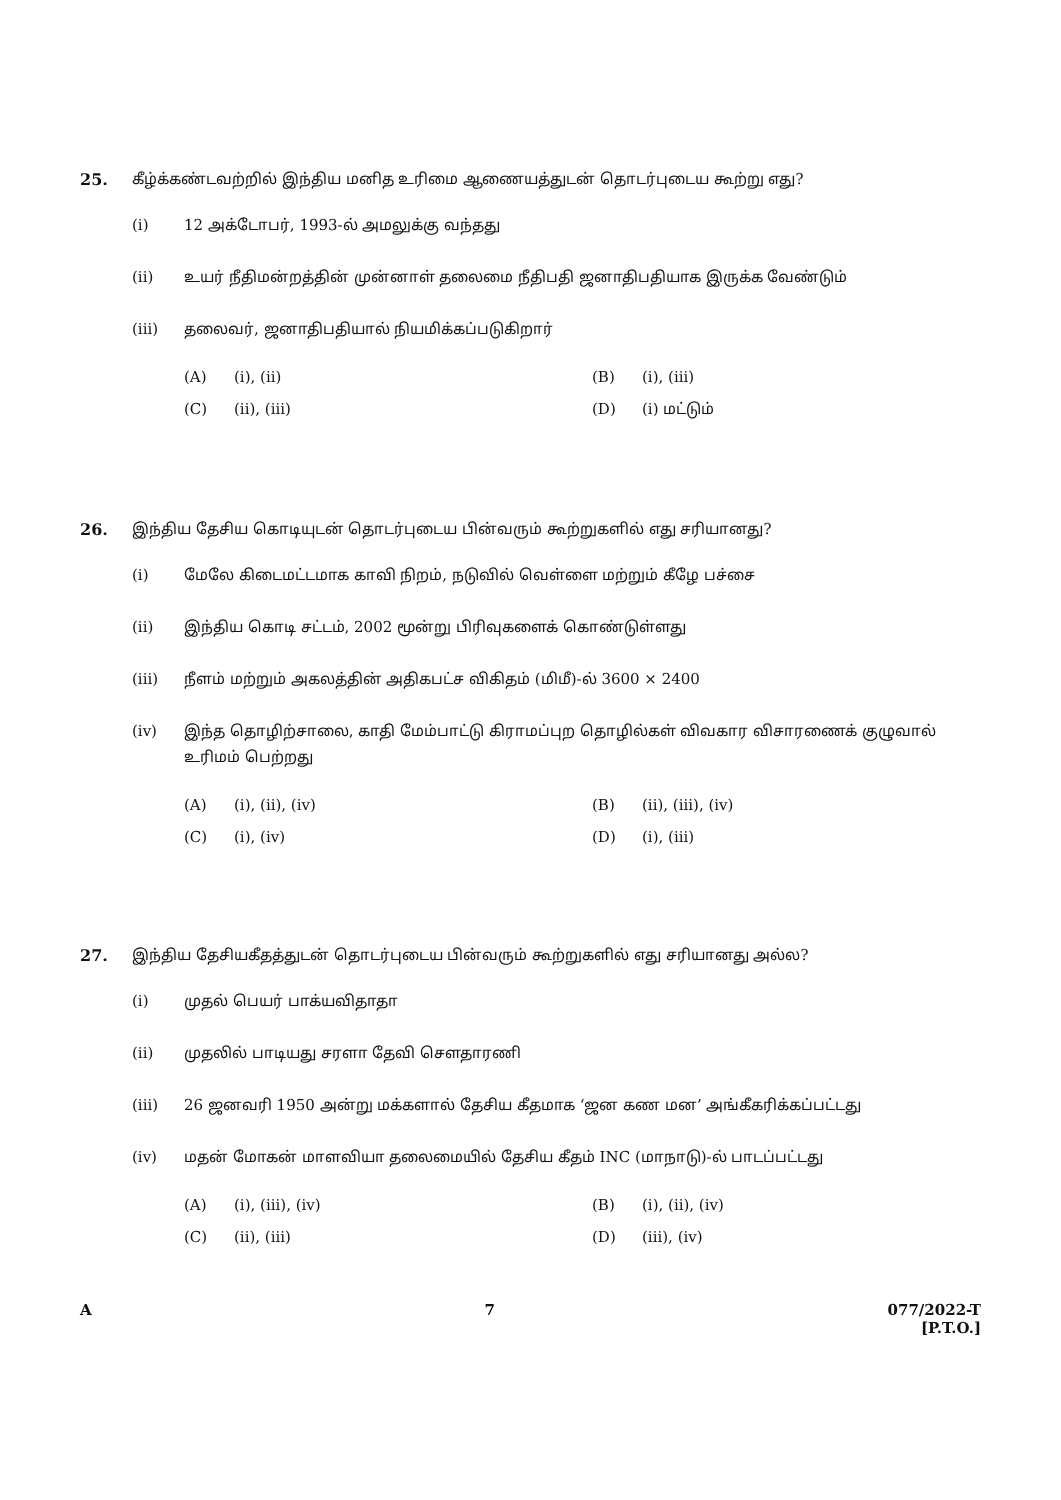25. கீழ்க்கண்டவற்றில் இந்திய மனித உரிமை ஆணையத்துடன் தொடர்புடைய கூற்று எது?
(i) 12 அக்டோபர், 1993-ல் அமலுக்கு வந்தது
(ii) உயர் நீதிமன்றத்தின் முன்னாள் தலைமை நீதிபதி ஜனாதிபதியாக இருக்க வேண்டும்
(iii) தலைவர், ஜனாதிபதியால் நியமிக்கப்படுகிறார்
(A) (i), (ii) (B) (i), (iii) (C) (ii), (iii) (D) (i) மட்டும்
26. இந்திய தேசிய கொடியுடன் தொடர்புடைய பின்வரும் கூற்றுகளில் எது சரியானது?
(i) மேலே கிடைமட்டமாக காவி நிறம், நடுவில் வெள்ளை மற்றும் கீழே பச்சை
(ii) இந்திய கொடி சட்டம், 2002 மூன்று பிரிவுகளைக் கொண்டுள்ளது
(iii) நீளம் மற்றும் அகலத்தின் அதிகபட்ச விகிதம் (மிமீ)-ல் 3600 × 2400
(iv) இந்த தொழிற்சாலை, காதி மேம்பாட்டு கிராமப்புற தொழில்கள் விவகார விசாரணைக் குழுவால் உரிமம் பெற்றது
(A) (i), (ii), (iv) (B) (ii), (iii), (iv) (C) (i), (iv) (D) (i), (iii)
27. இந்திய தேசியகீதத்துடன் தொடர்புடைய பின்வரும் கூற்றுகளில் எது சரியானது அல்ல?
(i) முதல் பெயர் பாக்யவிதாதா
(ii) முதலில் பாடியது சரளா தேவி சௌதாரணி
(iii) 26 ஜனவரி 1950 அன்று மக்களால் தேசிய கீதமாக ‘ஜன கண மன’ அங்கீகரிக்கப்பட்டது
(iv) மதன் மோகன் மாளவியா தலைமையில் தேசிய கீதம் INC (மாநாடு)-ல் பாடப்பட்டது
(A) (i), (iii), (iv) (B) (i), (ii), (iv) (C) (ii), (iii) (D) (iii), (iv)
A 7 077/2022-T
[P.T.O.]